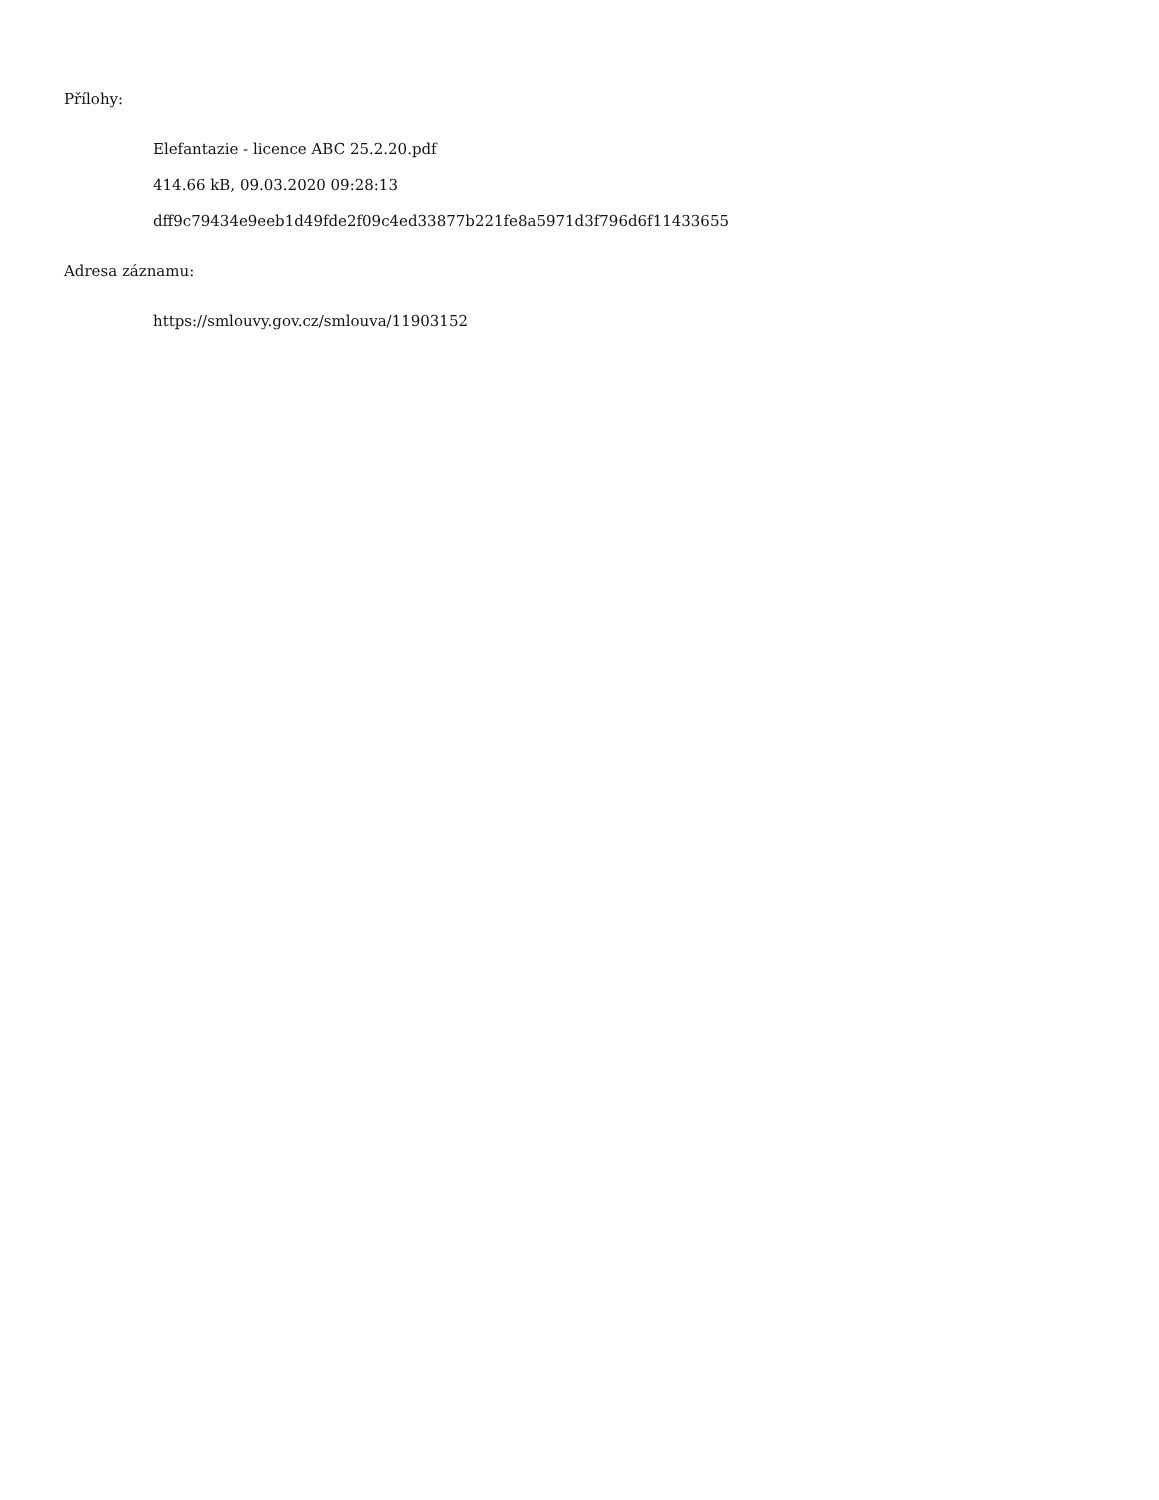Přílohy:
Elefantazie - licence ABC 25.2.20.pdf
414.66 kB, 09.03.2020 09:28:13
dff9c79434e9eeb1d49fde2f09c4ed33877b221fe8a5971d3f796d6f11433655
Adresa záznamu:
https://smlouvy.gov.cz/smlouva/11903152